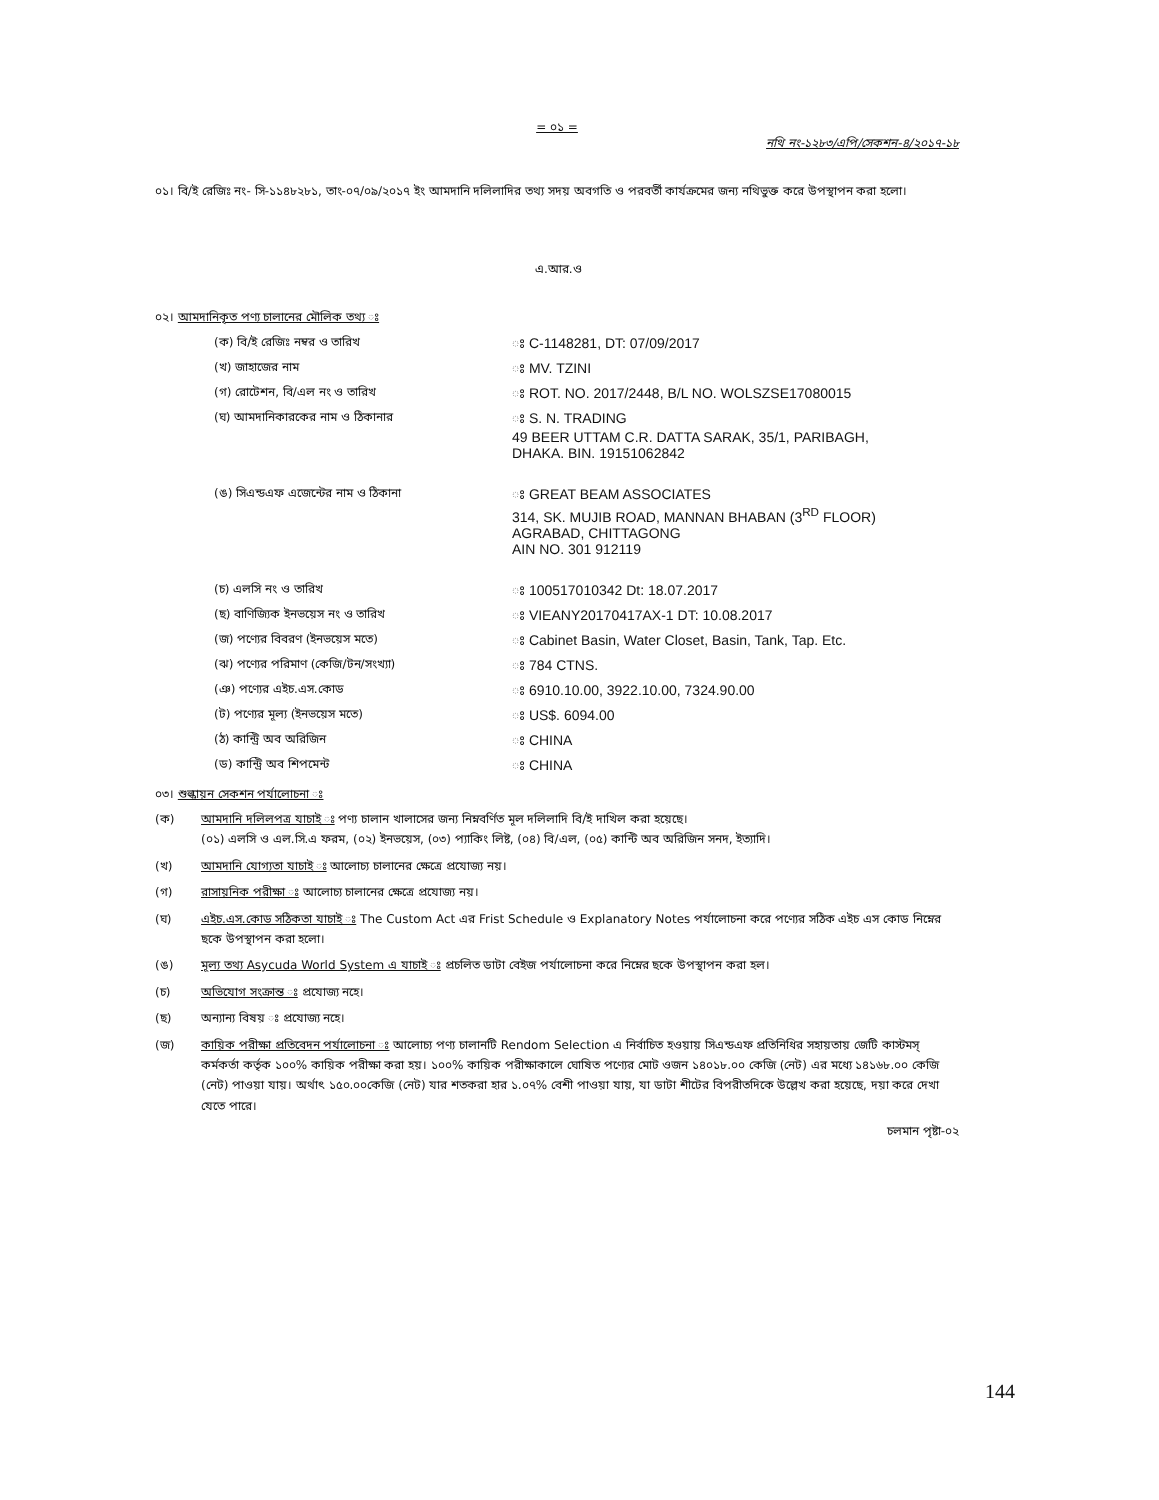= ০১ =
নথি নং-১২৮৩/এপি/সেকশন-৪/২০১৭-১৮
০১। বি/ই রেজিঃ নং- সি-১১৪৮২৮১, তাং-০৭/০৯/২০১৭ ইং আমদানি দলিলাদির তথ্য সদয় অবগতি ও পরবর্তী কার্যক্রমের জন্য নথিভুক্ত করে উপস্থাপন করা হলো।
এ.আর.ও
০২। আমদানিকৃত পণ্য চালানের মৌলিক তথ্য ঃ
| (ক) বি/ই রেজিঃ নম্বর ও তারিখ | ঃ C-1148281, DT: 07/09/2017 |
| (খ) জাহাজের নাম | ঃ MV. TZINI |
| (গ) রোটেশন, বি/এল নং ও তারিখ | ঃ ROT. NO. 2017/2448, B/L NO. WOLSZSE17080015 |
| (ঘ) আমদানিকারকের নাম ও ঠিকানার | ঃ S. N. TRADING 49 BEER UTTAM C.R. DATTA SARAK, 35/1, PARIBAGH, DHAKA. BIN. 19151062842 |
| (ঙ) সিএন্ডএফ এজেন্টের নাম ও ঠিকানা | ঃ GREAT BEAM ASSOCIATES 314, SK. MUJIB ROAD, MANNAN BHABAN (3<sup>RD</sup> FLOOR) AGRABAD, CHITTAGONG AIN NO. 301 912119 |
| (চ) এলসি নং ও তারিখ | ঃ 100517010342 Dt: 18.07.2017 |
| (ছ) বাণিজ্যিক ইনভয়েস নং ও তারিখ | ঃ VIEANY20170417AX-1 DT: 10.08.2017 |
| (জ) পণ্যের বিবরণ (ইনভয়েস মতে) | ঃ Cabinet Basin, Water Closet, Basin, Tank, Tap. Etc. |
| (ঝ) পণ্যের পরিমাণ (কেজি/টন/সংখ্যা) | ঃ 784 CTNS. |
| (ঞ) পণ্যের এইচ.এস.কোড | ঃ 6910.10.00, 3922.10.00, 7324.90.00 |
| (ট) পণ্যের মূল্য (ইনভয়েস মতে) | ঃ US$. 6094.00 |
| (ঠ) কান্ট্রি অব অরিজিন | ঃ CHINA |
| (ড) কান্ট্রি অব শিপমেন্ট | ঃ CHINA |
০৩। শুল্কায়ন সেকশন পর্যালোচনা ঃ
(ক) আমদানি দলিলপত্র যাচাই ঃ পণ্য চালান খালাসের জন্য নিম্নবর্ণিত মূল দলিলাদি বি/ই দাখিল করা হয়েছে।
(০১) এলসি ও এল.সি.এ ফরম, (০২) ইনভয়েস, (০৩) প্যাকিং লিষ্ট, (০৪) বি/এল, (০৫) কান্টি অব অরিজিন সনদ, ইত্যাদি।
(খ) আমদানি যোগ্যতা যাচাই ঃ আলোচ্য চালানের ক্ষেত্রে প্রযোজ্য নয়।
(গ) রাসায়নিক পরীক্ষা ঃ আলোচ্য চালানের ক্ষেত্রে প্রযোজ্য নয়।
(ঘ) এইচ.এস.কোড সঠিকতা যাচাই ঃ The Custom Act এর Frist Schedule ও Explanatory Notes পর্যালোচনা করে পণ্যের সঠিক এইচ এস কোড নিম্নের ছকে উপস্থাপন করা হলো।
(ঙ) মূল্য তথ্য Asycuda World System এ যাচাই ঃ প্রচলিত ডাটা বেইজ পর্যালোচনা করে নিম্নের ছকে উপস্থাপন করা হল।
(চ) অভিযোগ সংক্রান্ত ঃ প্রযোজ্য নহে।
(ছ) অন্যান্য বিষয় ঃ প্রযোজ্য নহে।
(জ) কায়িক পরীক্ষা প্রতিবেদন পর্যালোচনা ঃ আলোচ্য পণ্য চালানটি Rendom Selection এ নির্বাচিত হওয়ায় সিএন্ডএফ প্রতিনিধির সহায়তায় জেটি কাস্টমস্ কর্মকর্তা কর্তৃক ১০০% কায়িক পরীক্ষা করা হয়। ১০০% কায়িক পরীক্ষাকালে ঘোষিত পণ্যের মোট ওজন ১৪০১৮.০০ কেজি (নেট) এর মধ্যে ১৪১৬৮.০০ কেজি (নেট) পাওয়া যায়। অর্থাৎ ১৫০.০০কেজি (নেট) যার শতকরা হার ১.০৭% বেশী পাওয়া যায়, যা ডাটা শীটের বিপরীতদিকে উল্লেখ করা হয়েছে, দয়া করে দেখা যেতে পারে।
চলমান পৃষ্টা-০২
144